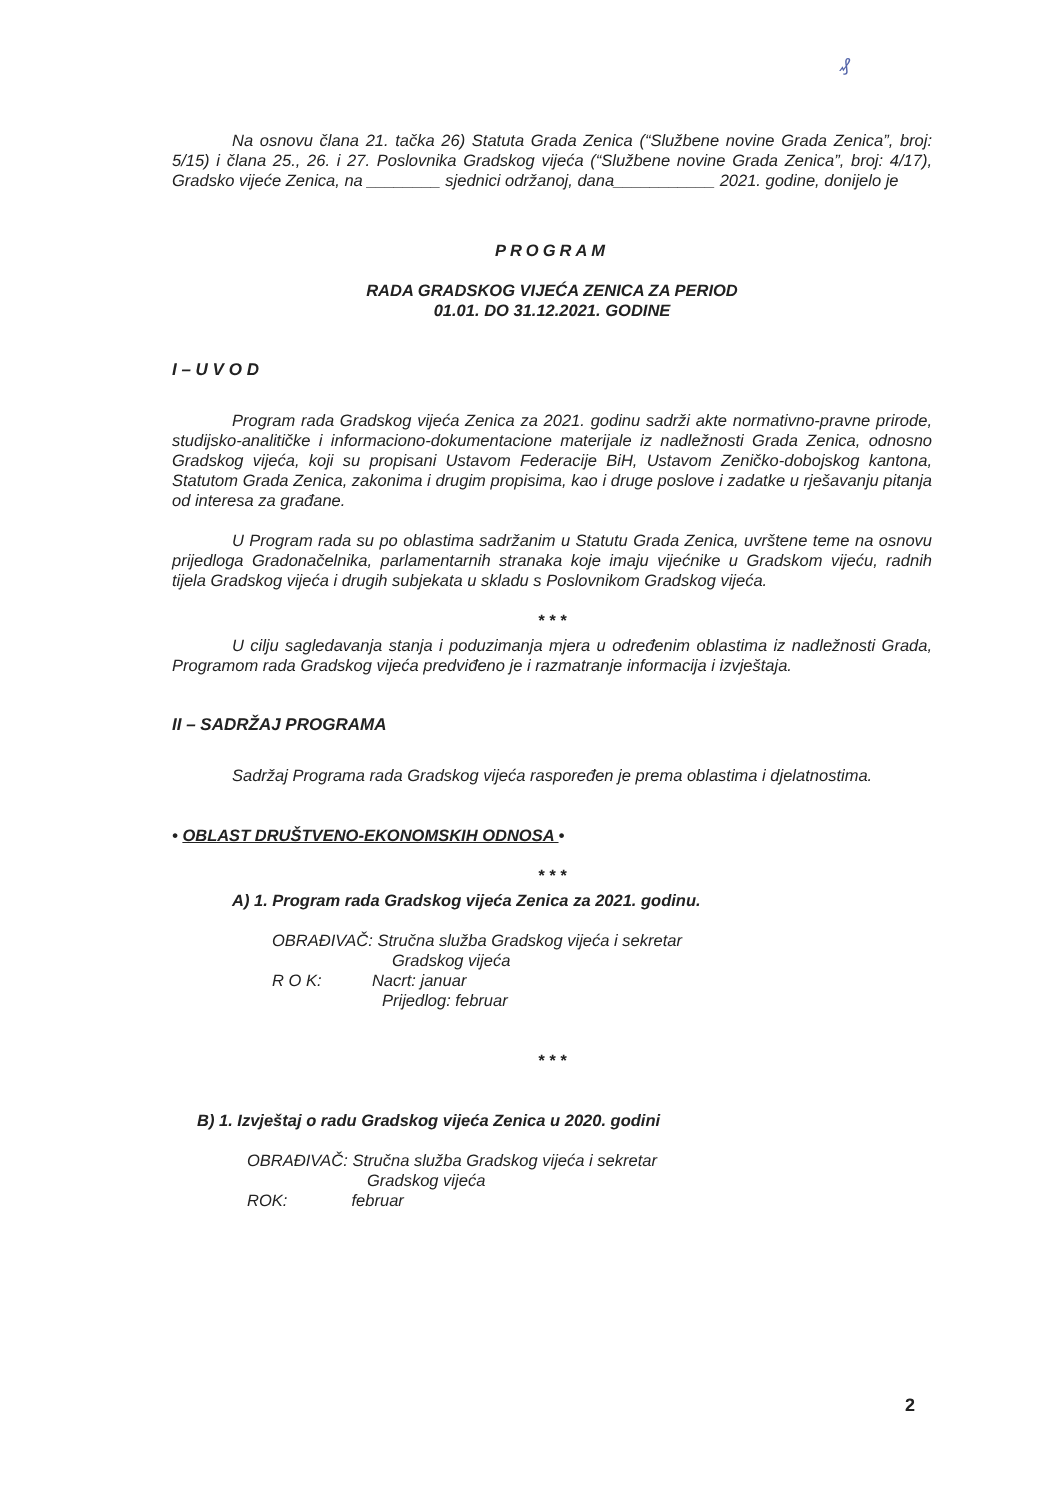₰
Na osnovu člana 21. tačka 26) Statuta Grada Zenica (“Službene novine Grada Zenica”, broj: 5/15) i člana 25., 26. i 27. Poslovnika Gradskog vijeća (“Službene novine Grada Zenica”, broj: 4/17), Gradsko vijeće Zenica, na ________ sjednici održanoj, dana___________ 2021. godine, donijelo je
PROGRAM
RADA GRADSKOG VIJEĆA ZENICA ZA PERIOD
01.01. DO 31.12.2021. GODINE
I – U V O D
Program rada Gradskog vijeća Zenica za 2021. godinu sadrži akte normativno-pravne prirode, studijsko-analitičke i informaciono-dokumentacione materijale iz nadležnosti Grada Zenica, odnosno Gradskog vijeća, koji su propisani Ustavom Federacije BiH, Ustavom Zeničko-dobojskog kantona, Statutom Grada Zenica, zakonima i drugim propisima, kao i druge poslove i zadatke u rješavanju pitanja od interesa za građane.
U Program rada su po oblastima sadržanim u Statutu Grada Zenica, uvrštene teme na osnovu prijedloga Gradonačelnika, parlamentarnih stranaka koje imaju vijećnike u Gradskom vijeću, radnih tijela Gradskog vijeća i drugih subjekata u skladu s Poslovnikom Gradskog vijeća.
* * *
U cilju sagledavanja stanja i poduzimanja mjera u određenim oblastima iz nadležnosti Grada, Programom rada Gradskog vijeća predviđeno je i razmatranje informacija i izvještaja.
II – SADRŽAJ PROGRAMA
Sadržaj Programa rada Gradskog vijeća raspoređen je prema oblastima i djelatnostima.
• OBLAST DRUŠTVENO-EKONOMSKIH ODNOSA •
* * *
A) 1. Program rada Gradskog vijeća Zenica za 2021. godinu.
OBRAĐIVAČ: Stručna služba Gradskog vijeća i sekretar
Gradskog vijeća
R O K: Nacrt: januar
Prijedlog: februar
* * *
B) 1. Izvještaj o radu Gradskog vijeća Zenica u 2020. godini
OBRAĐIVAČ: Stručna služba Gradskog vijeća i sekretar
Gradskog vijeća
ROK: februar
2